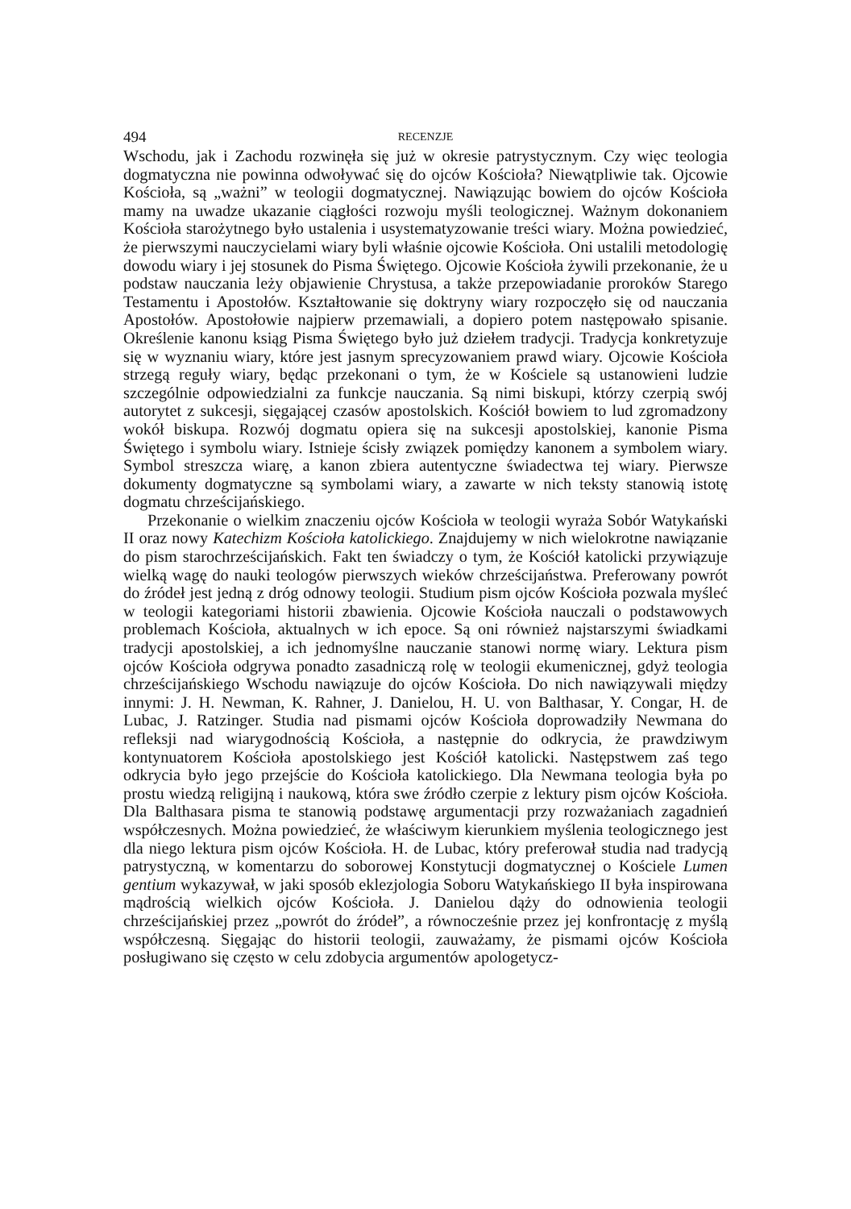494 RECENZJE
Wschodu, jak i Zachodu rozwinęła się już w okresie patrystycznym. Czy więc teologia dogmatyczna nie powinna odwoływać się do ojców Kościoła? Niewątpliwie tak. Ojcowie Kościoła, są „ważni” w teologii dogmatycznej. Nawiązując bowiem do ojców Kościoła mamy na uwadze ukazanie ciągłości rozwoju myśli teologicznej. Ważnym dokonaniem Kościoła starożytnego było ustalenia i usystematyzowanie treści wiary. Można powiedzieć, że pierwszymi nauczycielami wiary byli właśnie ojcowie Kościoła. Oni ustalili metodologię dowodu wiary i jej stosunek do Pisma Świętego. Ojcowie Kościoła żywili przekonanie, że u podstaw nauczania leży objawienie Chrystusa, a także przepowiadanie proroków Starego Testamentu i Apostołów. Kształtowanie się doktryny wiary rozpoczęło się od nauczania Apostołów. Apostołowie najpierw przemawiali, a dopiero potem następowało spisanie. Określenie kanonu ksiąg Pisma Świętego było już dziełem tradycji. Tradycja konkretyzuje się w wyznaniu wiary, które jest jasnym sprecyzowaniem prawd wiary. Ojcowie Kościoła strzegą reguły wiary, będąc przekonani o tym, że w Kościele są ustanowieni ludzie szczególnie odpowiedzialni za funkcje nauczania. Są nimi biskupi, którzy czerpią swój autorytet z sukcesji, sięgającej czasów apostolskich. Kościół bowiem to lud zgromadzony wokół biskupa. Rozwój dogmatu opiera się na sukcesji apostolskiej, kanonie Pisma Świętego i symbolu wiary. Istnieje ścisły związek pomiędzy kanonem a symbolem wiary. Symbol streszcza wiarę, a kanon zbiera autentyczne świadectwa tej wiary. Pierwsze dokumenty dogmatyczne są symbolami wiary, a zawarte w nich teksty stanowią istotę dogmatu chrześcijańskiego.
Przekonanie o wielkim znaczeniu ojców Kościoła w teologii wyraża Sobór Watykański II oraz nowy Katechizm Kościoła katolickiego. Znajdujemy w nich wielokrotne nawiązanie do pism starochrześcijańskich. Fakt ten świadczy o tym, że Kościół katolicki przywiązuje wielką wagę do nauki teologów pierwszych wieków chrześcijaństwa. Preferowany powrót do źródeł jest jedną z dróg odnowy teologii. Studium pism ojców Kościoła pozwala myśleć w teologii kategoriami historii zbawienia. Ojcowie Kościoła nauczali o podstawowych problemach Kościoła, aktualnych w ich epoce. Są oni również najstarszymi świadkami tradycji apostolskiej, a ich jednomyślne nauczanie stanowi normę wiary. Lektura pism ojców Kościoła odgrywa ponadto zasadniczą rolę w teologii ekumenicznej, gdyż teologia chrześcijańskiego Wschodu nawiązuje do ojców Kościoła. Do nich nawiązywali między innymi: J. H. Newman, K. Rahner, J. Danielou, H. U. von Balthasar, Y. Congar, H. de Lubac, J. Ratzinger. Studia nad pismami ojców Kościoła doprowadziły Newmana do refleksji nad wiarygodnością Kościoła, a następnie do odkrycia, że prawdziwym kontynuatorem Kościoła apostolskiego jest Kościół katolicki. Następstwem zaś tego odkrycia było jego przejście do Kościoła katolickiego. Dla Newmana teologia była po prostu wiedzą religijną i naukową, która swe źródło czerpie z lektury pism ojców Kościoła. Dla Balthasara pisma te stanowią podstawę argumentacji przy rozważaniach zagadnień współczesnych. Można powiedzieć, że właściwym kierunkiem myślenia teologicznego jest dla niego lektura pism ojców Kościoła. H. de Lubac, który preferował studia nad tradycją patrystyczną, w komentarzu do soborowej Konstytucji dogmatycznej o Kościele Lumen gentium wykazywał, w jaki sposób eklezjologia Soboru Watykańskiego II była inspirowana mądrością wielkich ojców Kościoła. J. Danielou dąży do odnowienia teologii chrześcijańskiej przez „powrót do źródeł”, a równocześnie przez jej konfrontację z myślą współczesną. Sięgając do historii teologii, zauważamy, że pismami ojców Kościoła posługiwano się często w celu zdobycia argumentów apologetycz-